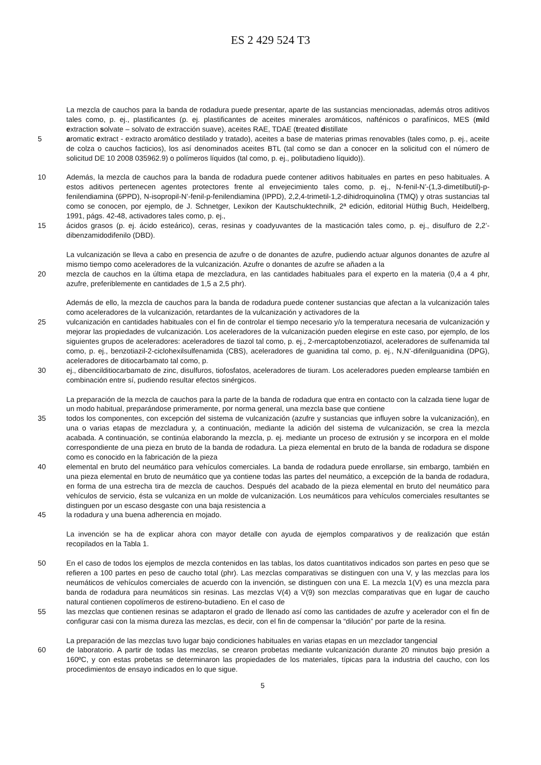ES 2 429 524 T3
La mezcla de cauchos para la banda de rodadura puede presentar, aparte de las sustancias mencionadas, además otros aditivos tales como, p. ej., plastificantes (p. ej. plastificantes de aceites minerales aromáticos, nafténicos o parafínicos, MES (mild extraction solvate – solvato de extracción suave), aceites RAE, TDAE (treated distillate
5 aromatic extract - extracto aromático destilado y tratado), aceites a base de materias primas renovables (tales como, p. ej., aceite de colza o cauchos facticios), los así denominados aceites BTL (tal como se dan a conocer en la solicitud con el número de solicitud DE 10 2008 035962.9) o polímeros líquidos (tal como, p. ej., polibutadieno líquido)).
10 Además, la mezcla de cauchos para la banda de rodadura puede contener aditivos habituales en partes en peso habituales. A estos aditivos pertenecen agentes protectores frente al envejecimiento tales como, p. ej., N-fenil-N’-(1,3-dimetilbutil)-p-fenilendiamina (6PPD), N-isopropil-N’-fenil-p-fenilendiamina (IPPD), 2,2,4-trimetil-1,2-dihidroquinolina (TMQ) y otras sustancias tal como se conocen, por ejemplo, de J. Schnetger, Lexikon der Kautschuktechnilk, 2ª edición, editorial Hüthig Buch, Heidelberg, 1991, págs. 42-48, activadores tales como, p. ej.,
15 ácidos grasos (p. ej. ácido esteárico), ceras, resinas y coadyuvantes de la masticación tales como, p. ej., disulfuro de 2,2’-dibenzamidodifenilo (DBD).
La vulcanización se lleva a cabo en presencia de azufre o de donantes de azufre, pudiendo actuar algunos donantes de azufre al mismo tiempo como aceleradores de la vulcanización. Azufre o donantes de azufre se añaden a la
20 mezcla de cauchos en la última etapa de mezcladura, en las cantidades habituales para el experto en la materia (0,4 a 4 phr, azufre, preferiblemente en cantidades de 1,5 a 2,5 phr).
Además de ello, la mezcla de cauchos para la banda de rodadura puede contener sustancias que afectan a la vulcanización tales como aceleradores de la vulcanización, retardantes de la vulcanización y activadores de la
25 vulcanización en cantidades habituales con el fin de controlar el tiempo necesario y/o la temperatura necesaria de vulcanización y mejorar las propiedades de vulcanización. Los aceleradores de la vulcanización pueden elegirse en este caso, por ejemplo, de los siguientes grupos de aceleradores: aceleradores de tiazol tal como, p. ej., 2-mercaptobenzotiazol, aceleradores de sulfenamida tal como, p. ej., benzotiazil-2-ciclohexilsulfenamida (CBS), aceleradores de guanidina tal como, p. ej., N,N’-difenilguanidina (DPG), aceleradores de ditiocarbamato tal como, p.
30 ej., dibencilditiocarbamato de zinc, disulfuros, tiofosfatos, aceleradores de tiuram. Los aceleradores pueden emplearse también en combinación entre sí, pudiendo resultar efectos sinérgicos.
La preparación de la mezcla de cauchos para la parte de la banda de rodadura que entra en contacto con la calzada tiene lugar de un modo habitual, preparándose primeramente, por norma general, una mezcla base que contiene
35 todos los componentes, con excepción del sistema de vulcanización (azufre y sustancias que influyen sobre la vulcanización), en una o varias etapas de mezcladura y, a continuación, mediante la adición del sistema de vulcanización, se crea la mezcla acabada. A continuación, se continúa elaborando la mezcla, p. ej. mediante un proceso de extrusión y se incorpora en el molde correspondiente de una pieza en bruto de la banda de rodadura. La pieza elemental en bruto de la banda de rodadura se dispone como es conocido en la fabricación de la pieza
40 elemental en bruto del neumático para vehículos comerciales. La banda de rodadura puede enrollarse, sin embargo, también en una pieza elemental en bruto de neumático que ya contiene todas las partes del neumático, a excepción de la banda de rodadura, en forma de una estrecha tira de mezcla de cauchos. Después del acabado de la pieza elemental en bruto del neumático para vehículos de servicio, ésta se vulcaniza en un molde de vulcanización. Los neumáticos para vehículos comerciales resultantes se distinguen por un escaso desgaste con una baja resistencia a
45 la rodadura y una buena adherencia en mojado.
La invención se ha de explicar ahora con mayor detalle con ayuda de ejemplos comparativos y de realización que están recopilados en la Tabla 1.
50 En el caso de todos los ejemplos de mezcla contenidos en las tablas, los datos cuantitativos indicados son partes en peso que se refieren a 100 partes en peso de caucho total (phr). Las mezclas comparativas se distinguen con una V, y las mezclas para los neumáticos de vehículos comerciales de acuerdo con la invención, se distinguen con una E. La mezcla 1(V) es una mezcla para banda de rodadura para neumáticos sin resinas. Las mezclas V(4) a V(9) son mezclas comparativas que en lugar de caucho natural contienen copolímeros de estireno-butadieno. En el caso de
55 las mezclas que contienen resinas se adaptaron el grado de llenado así como las cantidades de azufre y acelerador con el fin de configurar casi con la misma dureza las mezclas, es decir, con el fin de compensar la “dilución” por parte de la resina.
La preparación de las mezclas tuvo lugar bajo condiciones habituales en varias etapas en un mezclador tangencial
60 de laboratorio. A partir de todas las mezclas, se crearon probetas mediante vulcanización durante 20 minutos bajo presión a 160ºC, y con estas probetas se determinaron las propiedades de los materiales, típicas para la industria del caucho, con los procedimientos de ensayo indicados en lo que sigue.
5